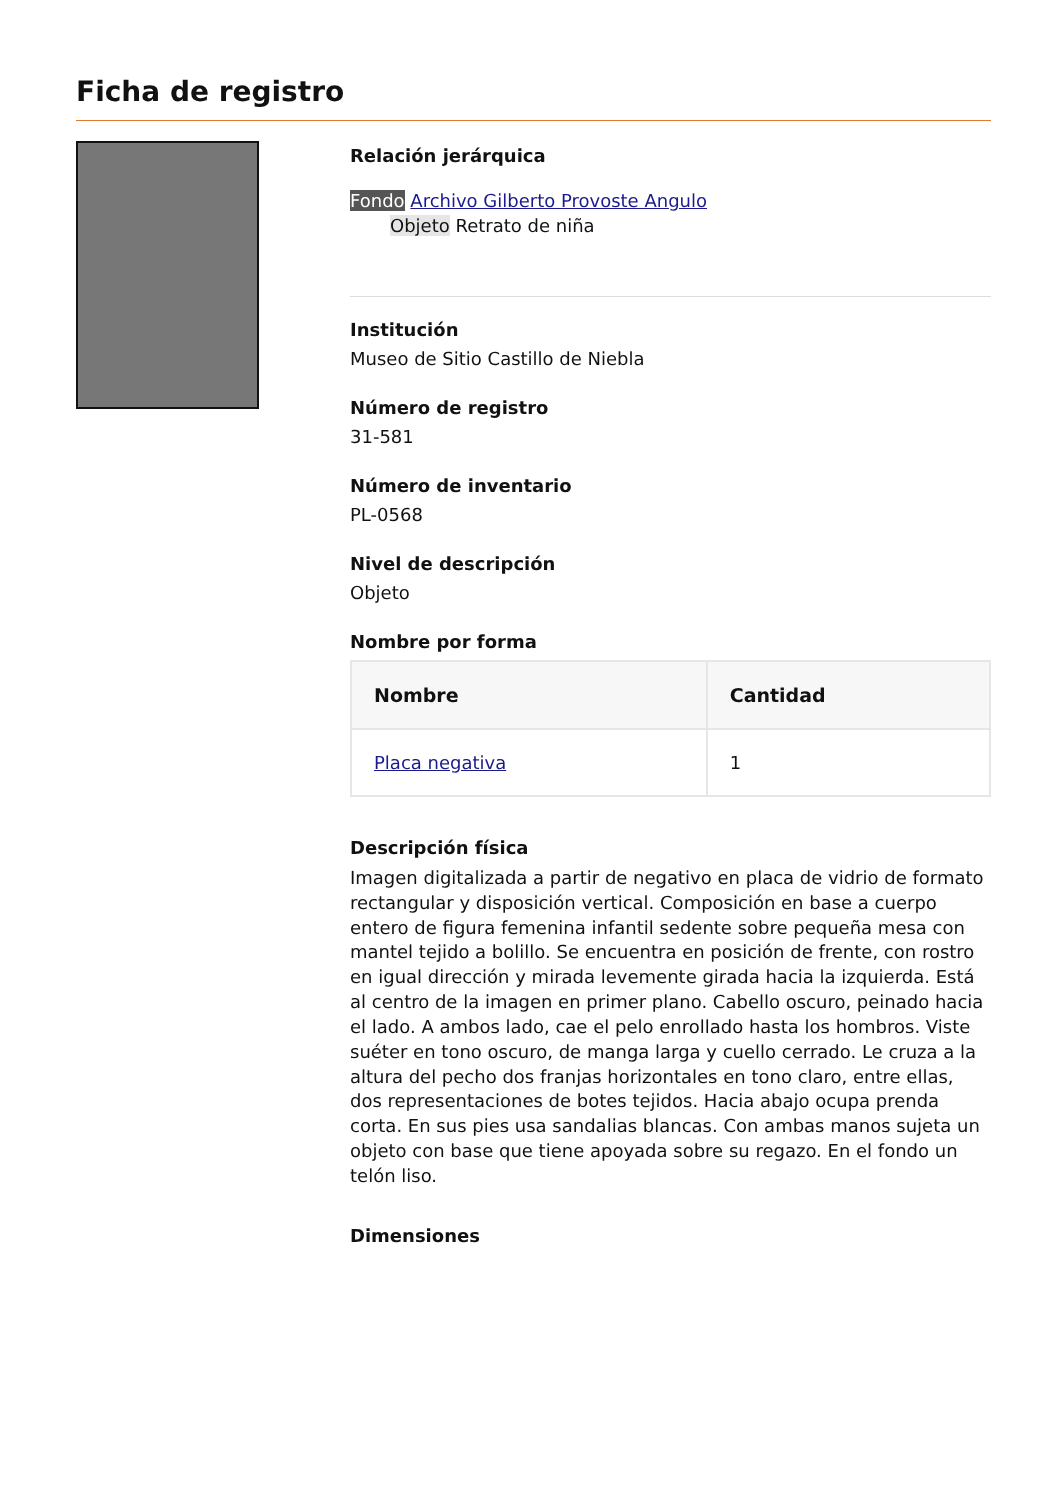Ficha de registro
Relación jerárquica
Fondo Archivo Gilberto Provoste Angulo
Objeto Retrato de niña
Institución
Museo de Sitio Castillo de Niebla
Número de registro
31-581
Número de inventario
PL-0568
Nivel de descripción
Objeto
Nombre por forma
| Nombre | Cantidad |
| --- | --- |
| Placa negativa | 1 |
Descripción física
Imagen digitalizada a partir de negativo en placa de vidrio de formato rectangular y disposición vertical. Composición en base a cuerpo entero de figura femenina infantil sedente sobre pequeña mesa con mantel tejido a bolillo. Se encuentra en posición de frente, con rostro en igual dirección y mirada levemente girada hacia la izquierda. Está al centro de la imagen en primer plano. Cabello oscuro, peinado hacia el lado. A ambos lado, cae el pelo enrollado hasta los hombros. Viste suéter en tono oscuro, de manga larga y cuello cerrado. Le cruza a la altura del pecho dos franjas horizontales en tono claro, entre ellas, dos representaciones de botes tejidos. Hacia abajo ocupa prenda corta. En sus pies usa sandalias blancas. Con ambas manos sujeta un objeto con base que tiene apoyada sobre su regazo. En el fondo un telón liso.
Dimensiones